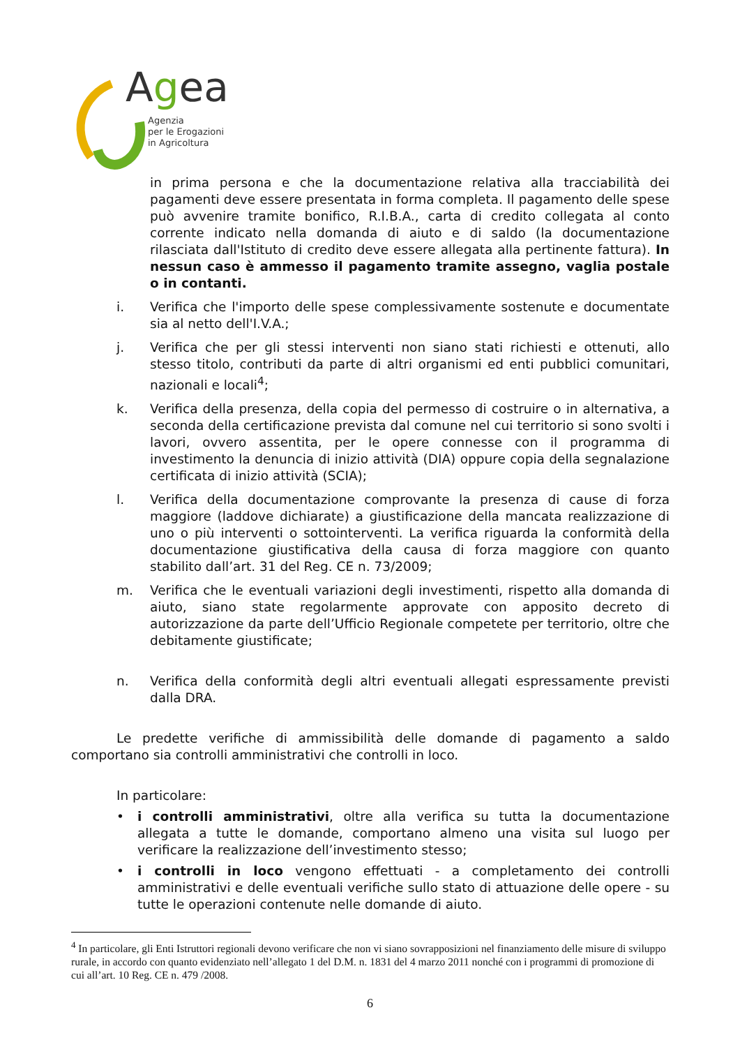Agea
Agenzia
per le Erogazioni
in Agricoltura
in prima persona e che la documentazione relativa alla tracciabilità dei pagamenti deve essere presentata in forma completa. Il pagamento delle spese può avvenire tramite bonifico, R.I.B.A., carta di credito collegata al conto corrente indicato nella domanda di aiuto e di saldo (la documentazione rilasciata dall'Istituto di credito deve essere allegata alla pertinente fattura). In nessun caso è ammesso il pagamento tramite assegno, vaglia postale o in contanti.
i. Verifica che l'importo delle spese complessivamente sostenute e documentate sia al netto dell'I.V.A.;
j. Verifica che per gli stessi interventi non siano stati richiesti e ottenuti, allo stesso titolo, contributi da parte di altri organismi ed enti pubblici comunitari, nazionali e locali<sup>4</sup>;
k. Verifica della presenza, della copia del permesso di costruire o in alternativa, a seconda della certificazione prevista dal comune nel cui territorio si sono svolti i lavori, ovvero assentita, per le opere connesse con il programma di investimento la denuncia di inizio attività (DIA) oppure copia della segnalazione certificata di inizio attività (SCIA);
l. Verifica della documentazione comprovante la presenza di cause di forza maggiore (laddove dichiarate) a giustificazione della mancata realizzazione di uno o più interventi o sottointerventi. La verifica riguarda la conformità della documentazione giustificativa della causa di forza maggiore con quanto stabilito dall’art. 31 del Reg. CE n. 73/2009;
m. Verifica che le eventuali variazioni degli investimenti, rispetto alla domanda di aiuto, siano state regolarmente approvate con apposito decreto di autorizzazione da parte dell’Ufficio Regionale competete per territorio, oltre che debitamente giustificate;
n. Verifica della conformità degli altri eventuali allegati espressamente previsti dalla DRA.
Le predette verifiche di ammissibilità delle domande di pagamento a saldo comportano sia controlli amministrativi che controlli in loco.
In particolare:
• i controlli amministrativi, oltre alla verifica su tutta la documentazione allegata a tutte le domande, comportano almeno una visita sul luogo per verificare la realizzazione dell’investimento stesso;
• i controlli in loco vengono effettuati - a completamento dei controlli amministrativi e delle eventuali verifiche sullo stato di attuazione delle opere - su tutte le operazioni contenute nelle domande di aiuto.
<sup>4</sup> In particolare, gli Enti Istruttori regionali devono verificare che non vi siano sovrapposizioni nel finanziamento delle misure di sviluppo rurale, in accordo con quanto evidenziato nell’allegato 1 del D.M. n. 1831 del 4 marzo 2011 nonché con i programmi di promozione di cui all’art. 10 Reg. CE n. 479 /2008.
6